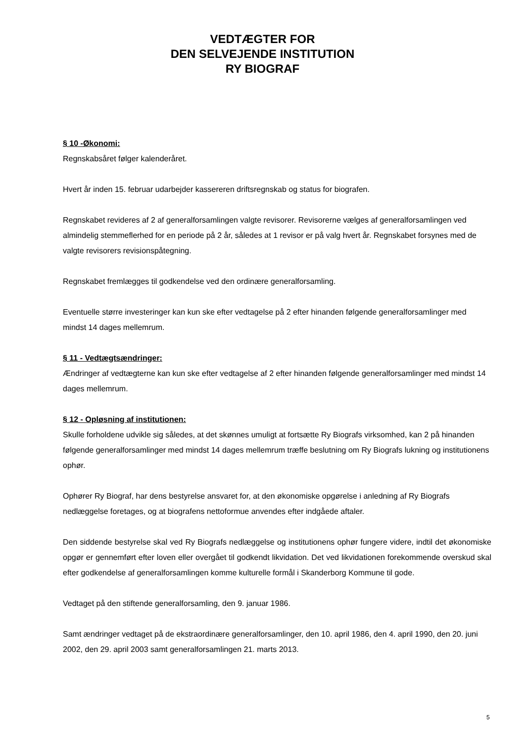VEDTÆGTER FOR
DEN SELVEJENDE INSTITUTION
RY BIOGRAF
§ 10 -Økonomi:
Regnskabsåret følger kalenderåret.
Hvert år inden 15. februar udarbejder kassereren driftsregnskab og status for biografen.
Regnskabet revideres af 2 af generalforsamlingen valgte revisorer. Revisorerne vælges af generalforsamlingen ved almindelig stemmeflerhed for en periode på 2 år, således at 1 revisor er på valg hvert år. Regnskabet forsynes med de valgte revisorers revisionspåtegning.
Regnskabet fremlægges til godkendelse ved den ordinære generalforsamling.
Eventuelle større investeringer kan kun ske efter vedtagelse på 2 efter hinanden følgende generalforsamlinger med mindst 14 dages mellemrum.
§ 11 - Vedtægtsændringer:
Ændringer af vedtægterne kan kun ske efter vedtagelse af 2 efter hinanden følgende generalforsamlinger med mindst 14 dages mellemrum.
§ 12 - Opløsning af institutionen:
Skulle forholdene udvikle sig således, at det skønnes umuligt at fortsætte Ry Biografs virksomhed, kan 2 på hinanden følgende generalforsamlinger med mindst 14 dages mellemrum træffe beslutning om Ry Biografs lukning og institutionens ophør.
Ophører Ry Biograf, har dens bestyrelse ansvaret for, at den økonomiske opgørelse i anledning af Ry Biografs nedlæggelse foretages, og at biografens nettoformue anvendes efter indgåede aftaler.
Den siddende bestyrelse skal ved Ry Biografs nedlæggelse og institutionens ophør fungere videre, indtil det økonomiske opgør er gennemført efter loven eller overgået til godkendt likvidation. Det ved likvidationen forekommende overskud skal efter godkendelse af generalforsamlingen komme kulturelle formål i Skanderborg Kommune til gode.
Vedtaget på den stiftende generalforsamling, den 9. januar 1986.
Samt ændringer vedtaget på de ekstraordinære generalforsamlinger, den 10. april 1986, den 4. april 1990, den 20. juni 2002, den 29. april 2003 samt generalforsamlingen 21. marts 2013.
5